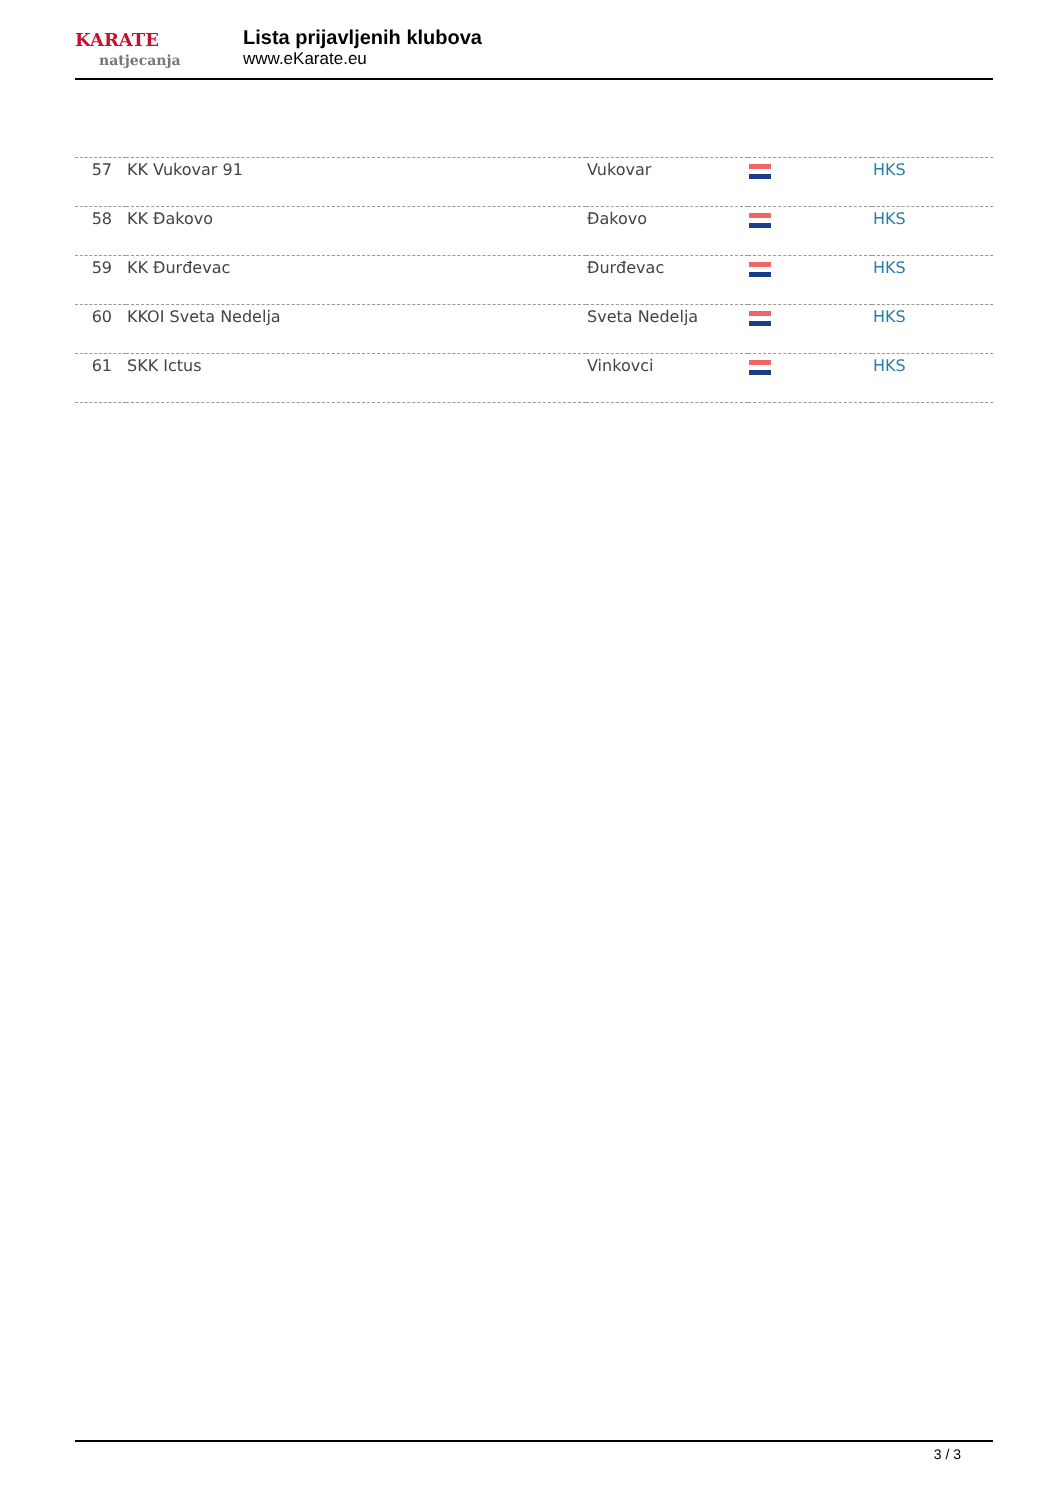KARATE
natjecanja
Lista prijavljenih klubova
www.eKarate.eu
| 57 | KK Vukovar 91 | Vukovar | | HKS |
| 58 | KK Đakovo | Đakovo | | HKS |
| 59 | KK Đurđevac | Đurđevac | | HKS |
| 60 | KKOI Sveta Nedelja | Sveta Nedelja | | HKS |
| 61 | SKK Ictus | Vinkovci | | HKS |
3 / 3